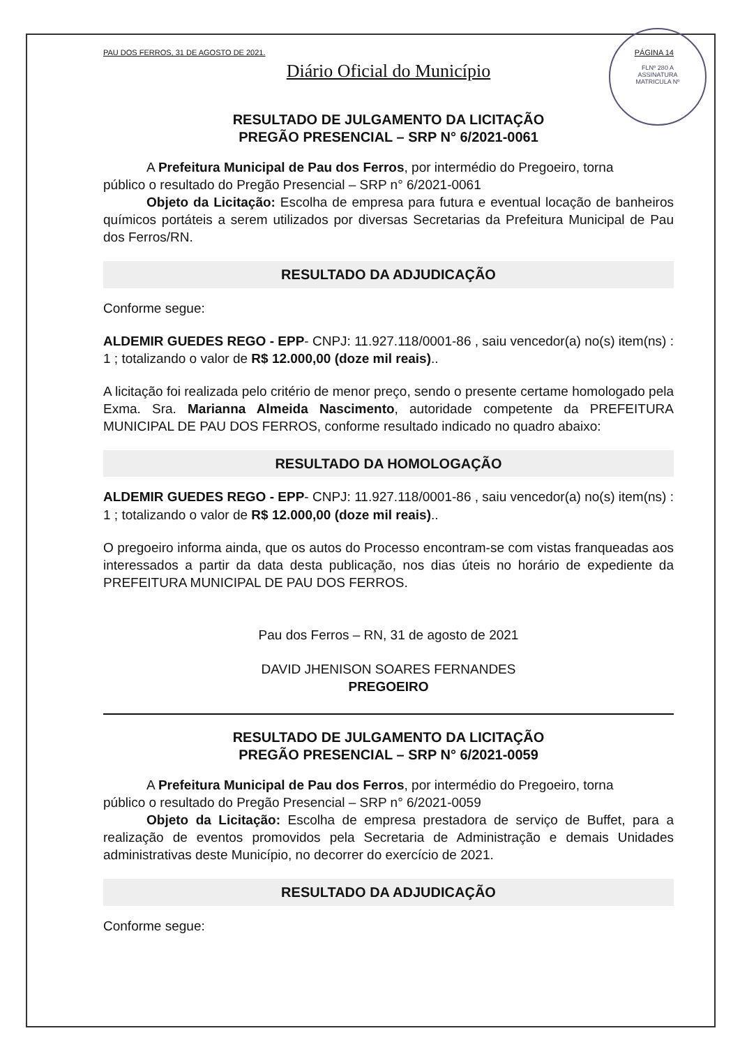FLNº 280 A
ASSINATURA
MATRICULA Nº
PAU DOS FERROS, 31 DE AGOSTO DE 2021. PÁGINA 14
Diário Oficial do Município
RESULTADO DE JULGAMENTO DA LICITAÇÃO
PREGÃO PRESENCIAL – SRP N° 6/2021-0061
A Prefeitura Municipal de Pau dos Ferros, por intermédio do Pregoeiro, torna
público o resultado do Pregão Presencial – SRP n° 6/2021-0061
Objeto da Licitação: Escolha de empresa para futura e eventual locação de banheiros químicos portáteis a serem utilizados por diversas Secretarias da Prefeitura Municipal de Pau dos Ferros/RN.
RESULTADO DA ADJUDICAÇÃO
Conforme segue:
ALDEMIR GUEDES REGO - EPP- CNPJ: 11.927.118/0001-86 , saiu vencedor(a) no(s) item(ns) : 1 ; totalizando o valor de R$ 12.000,00 (doze mil reais)..
A licitação foi realizada pelo critério de menor preço, sendo o presente certame homologado pela Exma. Sra. Marianna Almeida Nascimento, autoridade competente da PREFEITURA MUNICIPAL DE PAU DOS FERROS, conforme resultado indicado no quadro abaixo:
RESULTADO DA HOMOLOGAÇÃO
ALDEMIR GUEDES REGO - EPP- CNPJ: 11.927.118/0001-86 , saiu vencedor(a) no(s) item(ns) : 1 ; totalizando o valor de R$ 12.000,00 (doze mil reais)..
O pregoeiro informa ainda, que os autos do Processo encontram-se com vistas franqueadas aos interessados a partir da data desta publicação, nos dias úteis no horário de expediente da PREFEITURA MUNICIPAL DE PAU DOS FERROS.
Pau dos Ferros – RN, 31 de agosto de 2021
DAVID JHENISON SOARES FERNANDES
PREGOEIRO
RESULTADO DE JULGAMENTO DA LICITAÇÃO
PREGÃO PRESENCIAL – SRP N° 6/2021-0059
A Prefeitura Municipal de Pau dos Ferros, por intermédio do Pregoeiro, torna
público o resultado do Pregão Presencial – SRP n° 6/2021-0059
Objeto da Licitação: Escolha de empresa prestadora de serviço de Buffet, para a realização de eventos promovidos pela Secretaria de Administração e demais Unidades administrativas deste Município, no decorrer do exercício de 2021.
RESULTADO DA ADJUDICAÇÃO
Conforme segue: